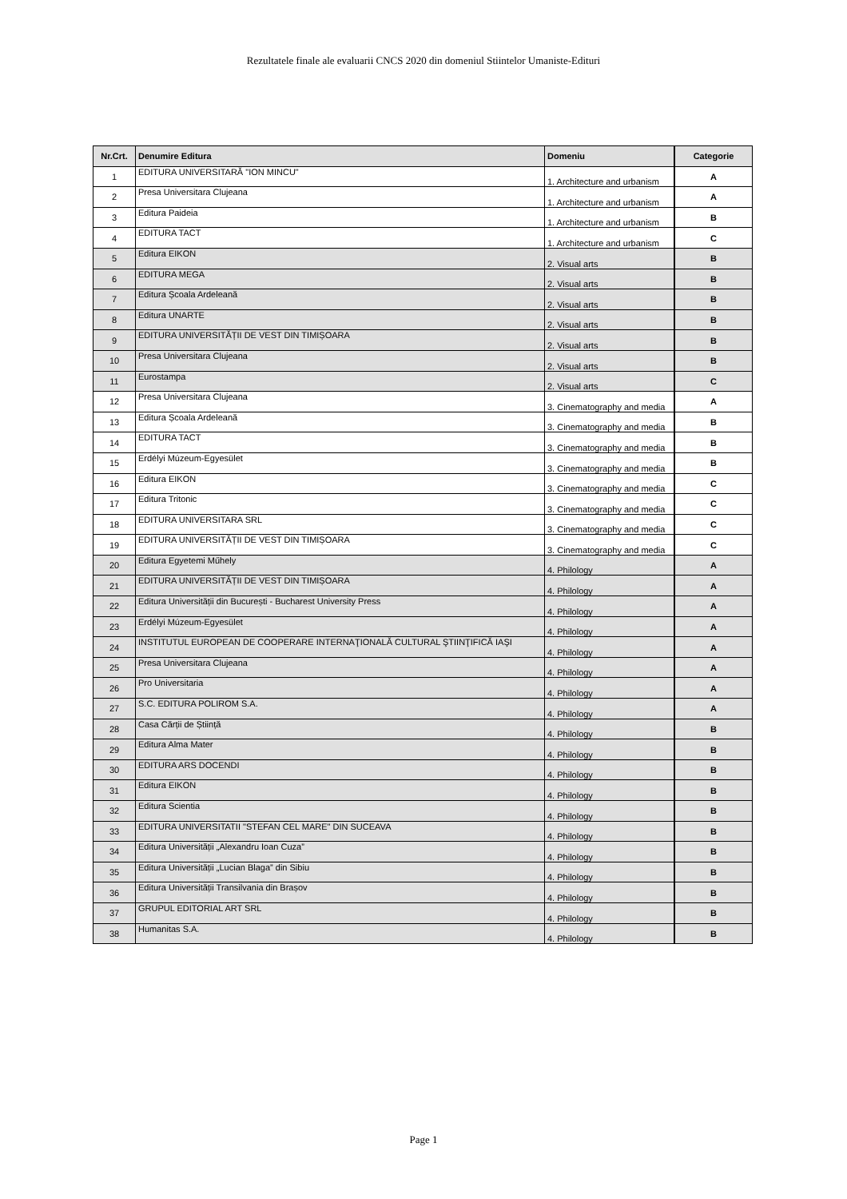Rezultatele finale ale evaluarii CNCS 2020 din domeniul Stiintelor Umaniste-Edituri
| Nr.Crt. | Denumire Editura | Domeniu | Categorie |
| --- | --- | --- | --- |
| 1 | EDITURA UNIVERSITARĂ "ION MINCU" | 1. Architecture and urbanism | A |
| 2 | Presa Universitara Clujeana | 1. Architecture and urbanism | A |
| 3 | Editura Paideia | 1. Architecture and urbanism | B |
| 4 | EDITURA TACT | 1. Architecture and urbanism | C |
| 5 | Editura EIKON | 2. Visual arts | B |
| 6 | EDITURA MEGA | 2. Visual arts | B |
| 7 | Editura Școala Ardeleană | 2. Visual arts | B |
| 8 | Editura UNARTE | 2. Visual arts | B |
| 9 | EDITURA UNIVERSITĂȚII DE VEST DIN TIMIȘOARA | 2. Visual arts | B |
| 10 | Presa Universitara Clujeana | 2. Visual arts | B |
| 11 | Eurostampa | 2. Visual arts | C |
| 12 | Presa Universitara Clujeana | 3. Cinematography and media | A |
| 13 | Editura Școala Ardeleană | 3. Cinematography and media | B |
| 14 | EDITURA TACT | 3. Cinematography and media | B |
| 15 | Erdélyi Múzeum-Egyesület | 3. Cinematography and media | B |
| 16 | Editura EIKON | 3. Cinematography and media | C |
| 17 | Editura Tritonic | 3. Cinematography and media | C |
| 18 | EDITURA UNIVERSITARA SRL | 3. Cinematography and media | C |
| 19 | EDITURA UNIVERSITĂȚII DE VEST DIN TIMIȘOARA | 3. Cinematography and media | C |
| 20 | Editura Egyetemi Műhely | 4. Philology | A |
| 21 | EDITURA UNIVERSITĂȚII DE VEST DIN TIMIȘOARA | 4. Philology | A |
| 22 | Editura Universității din București - Bucharest University Press | 4. Philology | A |
| 23 | Erdélyi Múzeum-Egyesület | 4. Philology | A |
| 24 | INSTITUTUL EUROPEAN DE COOPERARE INTERNAŢIONALĂ CULTURAL ŞTIINŢIFICĂ IAŞI | 4. Philology | A |
| 25 | Presa Universitara Clujeana | 4. Philology | A |
| 26 | Pro Universitaria | 4. Philology | A |
| 27 | S.C. EDITURA POLIROM S.A. | 4. Philology | A |
| 28 | Casa Cărții de Știință | 4. Philology | B |
| 29 | Editura Alma Mater | 4. Philology | B |
| 30 | EDITURA ARS DOCENDI | 4. Philology | B |
| 31 | Editura EIKON | 4. Philology | B |
| 32 | Editura Scientia | 4. Philology | B |
| 33 | EDITURA UNIVERSITATII "STEFAN CEL MARE" DIN SUCEAVA | 4. Philology | B |
| 34 | Editura Universității „Alexandru Ioan Cuza” | 4. Philology | B |
| 35 | Editura Universității „Lucian Blaga” din Sibiu | 4. Philology | B |
| 36 | Editura Universității Transilvania din Brașov | 4. Philology | B |
| 37 | GRUPUL EDITORIAL ART SRL | 4. Philology | B |
| 38 | Humanitas S.A. | 4. Philology | B |
Page 1